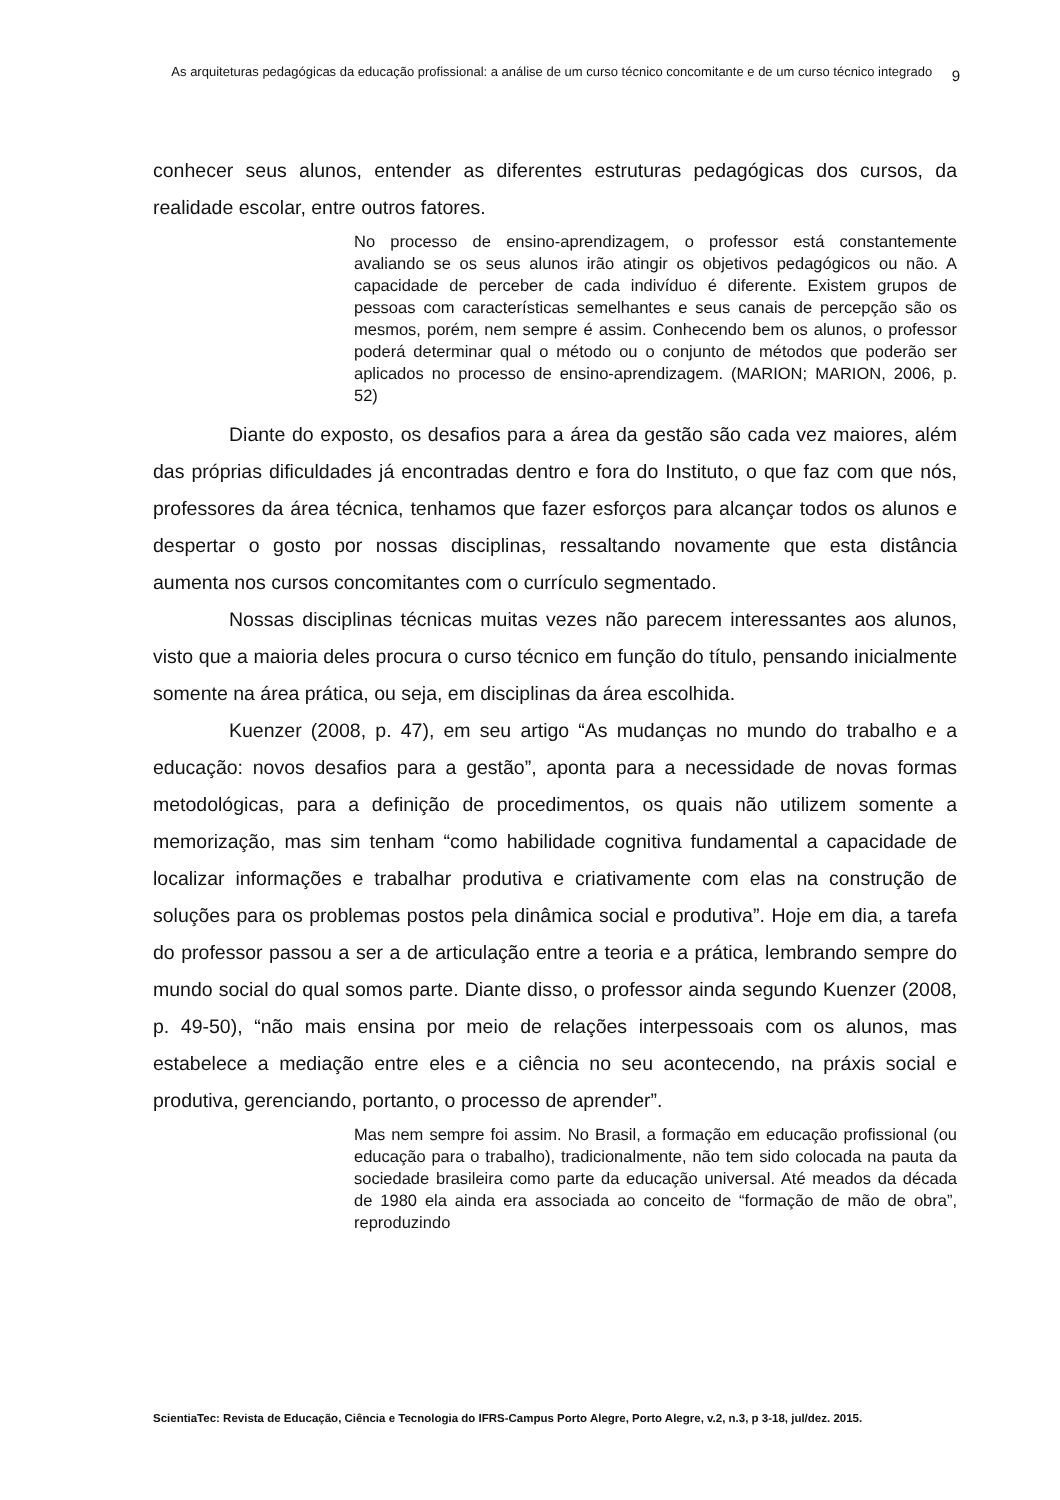As arquiteturas pedagógicas da educação profissional: a análise de um curso técnico concomitante e de um curso técnico integrado
9
conhecer seus alunos, entender as diferentes estruturas pedagógicas dos cursos, da realidade escolar, entre outros fatores.
No processo de ensino-aprendizagem, o professor está constantemente avaliando se os seus alunos irão atingir os objetivos pedagógicos ou não. A capacidade de perceber de cada indivíduo é diferente. Existem grupos de pessoas com características semelhantes e seus canais de percepção são os mesmos, porém, nem sempre é assim. Conhecendo bem os alunos, o professor poderá determinar qual o método ou o conjunto de métodos que poderão ser aplicados no processo de ensino-aprendizagem. (MARION; MARION, 2006, p. 52)
Diante do exposto, os desafios para a área da gestão são cada vez maiores, além das próprias dificuldades já encontradas dentro e fora do Instituto, o que faz com que nós, professores da área técnica, tenhamos que fazer esforços para alcançar todos os alunos e despertar o gosto por nossas disciplinas, ressaltando novamente que esta distância aumenta nos cursos concomitantes com o currículo segmentado.
Nossas disciplinas técnicas muitas vezes não parecem interessantes aos alunos, visto que a maioria deles procura o curso técnico em função do título, pensando inicialmente somente na área prática, ou seja, em disciplinas da área escolhida.
Kuenzer (2008, p. 47), em seu artigo “As mudanças no mundo do trabalho e a educação: novos desafios para a gestão”, aponta para a necessidade de novas formas metodológicas, para a definição de procedimentos, os quais não utilizem somente a memorização, mas sim tenham “como habilidade cognitiva fundamental a capacidade de localizar informações e trabalhar produtiva e criativamente com elas na construção de soluções para os problemas postos pela dinâmica social e produtiva”. Hoje em dia, a tarefa do professor passou a ser a de articulação entre a teoria e a prática, lembrando sempre do mundo social do qual somos parte. Diante disso, o professor ainda segundo Kuenzer (2008, p. 49-50), “não mais ensina por meio de relações interpessoais com os alunos, mas estabelece a mediação entre eles e a ciência no seu acontecendo, na práxis social e produtiva, gerenciando, portanto, o processo de aprender”.
Mas nem sempre foi assim. No Brasil, a formação em educação profissional (ou educação para o trabalho), tradicionalmente, não tem sido colocada na pauta da sociedade brasileira como parte da educação universal. Até meados da década de 1980 ela ainda era associada ao conceito de “formação de mão de obra”, reproduzindo
ScientiaTec: Revista de Educação, Ciência e Tecnologia do IFRS-Campus Porto Alegre, Porto Alegre, v.2, n.3, p 3-18, jul/dez. 2015.